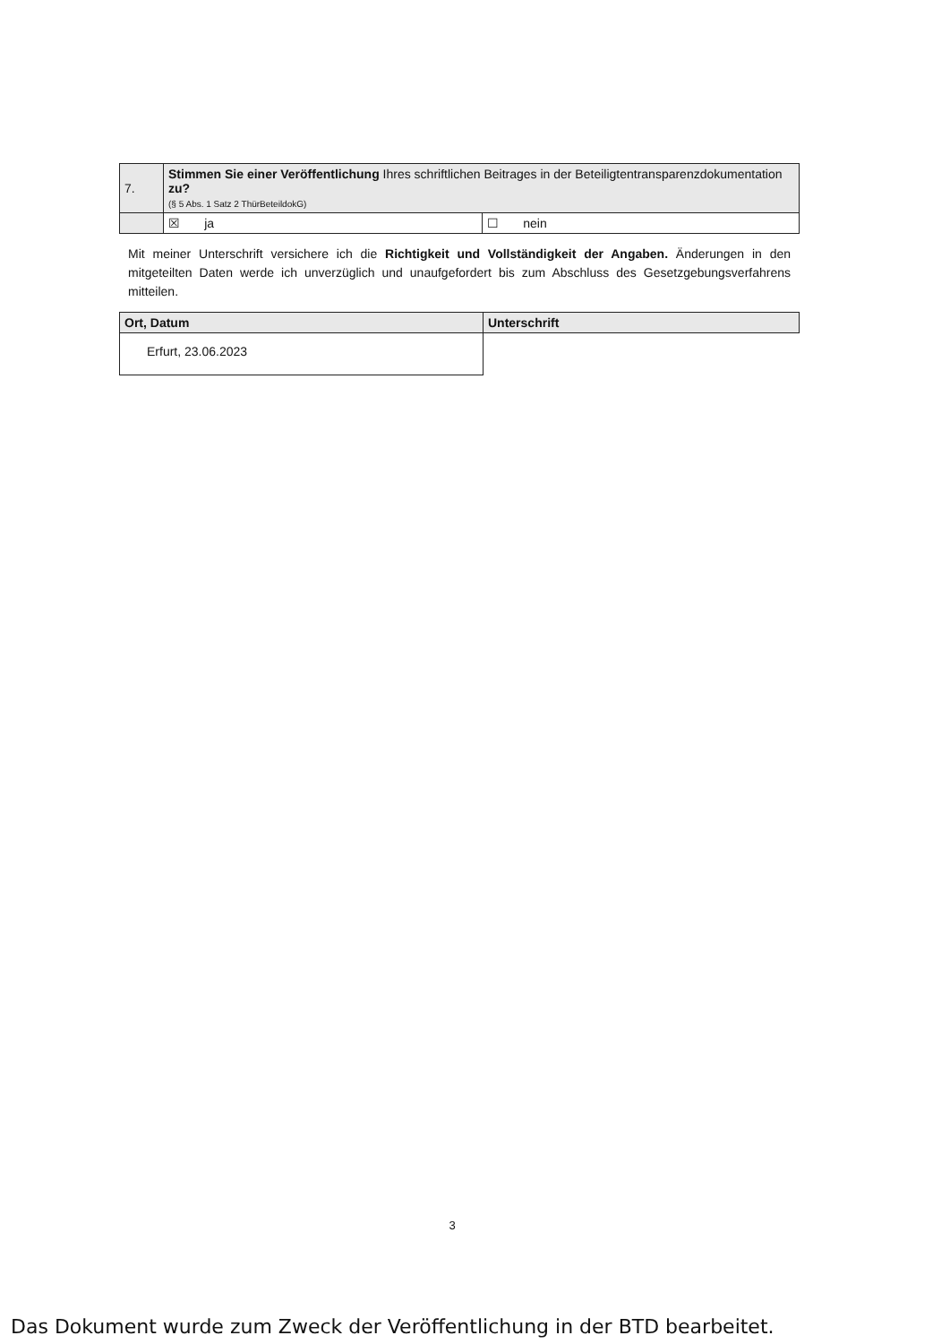| 7. | Stimmen Sie einer Veröffentlichung Ihres schriftlichen Beitrages in der Beteiligtentransparenzdokumentation zu? (§ 5 Abs. 1 Satz 2 ThürBeteildokG) | |
| | ☒ ja | ☐ nein |
Mit meiner Unterschrift versichere ich die Richtigkeit und Vollständigkeit der Angaben. Änderungen in den mitgeteilten Daten werde ich unverzüglich und unaufgefordert bis zum Abschluss des Gesetzgebungsverfahrens mitteilen.
| Ort, Datum | Unterschrift |
| Erfurt, 23.06.2023 | |
3
Das Dokument wurde zum Zweck der Veröffentlichung in der BTD bearbeitet.